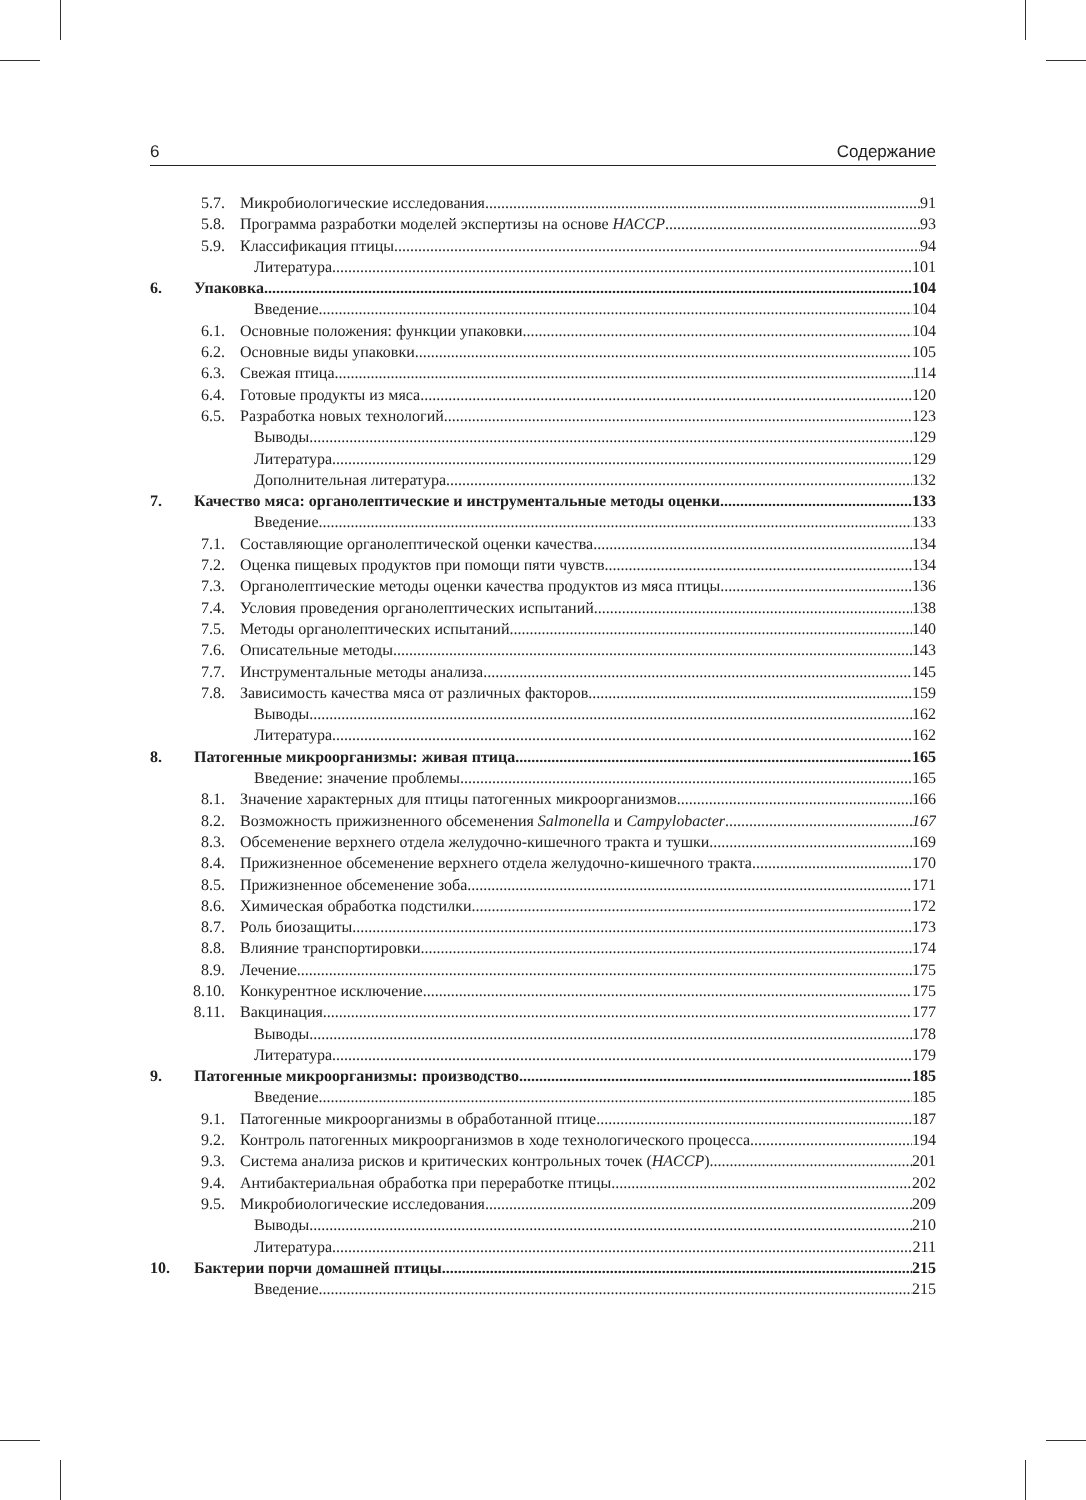6 Содержание
5.7. Микробиологические исследования 91
5.8. Программа разработки моделей экспертизы на основе HACCP 93
5.9. Классификация птицы 94
Литература 101
6. Упаковка 104
Введение 104
6.1. Основные положения: функции упаковки 104
6.2. Основные виды упаковки 105
6.3. Свежая птица 114
6.4. Готовые продукты из мяса 120
6.5. Разработка новых технологий 123
Выводы 129
Литература 129
Дополнительная литература 132
7. Качество мяса: органолептические и инструментальные методы оценки 133
Введение 133
7.1. Составляющие органолептической оценки качества 134
7.2. Оценка пищевых продуктов при помощи пяти чувств 134
7.3. Органолептические методы оценки качества продуктов из мяса птицы 136
7.4. Условия проведения органолептических испытаний 138
7.5. Методы органолептических испытаний 140
7.6. Описательные методы 143
7.7. Инструментальные методы анализа 145
7.8. Зависимость качества мяса от различных факторов 159
Выводы 162
Литература 162
8. Патогенные микроорганизмы: живая птица 165
Введение: значение проблемы 165
8.1. Значение характерных для птицы патогенных микроорганизмов 166
8.2. Возможность прижизненного обсеменения Salmonella и Campylobacter 167
8.3. Обсеменение верхнего отдела желудочно-кишечного тракта и тушки 169
8.4. Прижизненное обсеменение верхнего отдела желудочно-кишечного тракта 170
8.5. Прижизненное обсеменение зоба 171
8.6. Химическая обработка подстилки 172
8.7. Роль биозащиты 173
8.8. Влияние транспортировки 174
8.9. Лечение 175
8.10. Конкурентное исключение 175
8.11. Вакцинация 177
Выводы 178
Литература 179
9. Патогенные микроорганизмы: производство 185
Введение 185
9.1. Патогенные микроорганизмы в обработанной птице 187
9.2. Контроль патогенных микроорганизмов в ходе технологического процесса 194
9.3. Система анализа рисков и критических контрольных точек (HACCP) 201
9.4. Антибактериальная обработка при переработке птицы 202
9.5. Микробиологические исследования 209
Выводы 210
Литература 211
10. Бактерии порчи домашней птицы 215
Введение 215